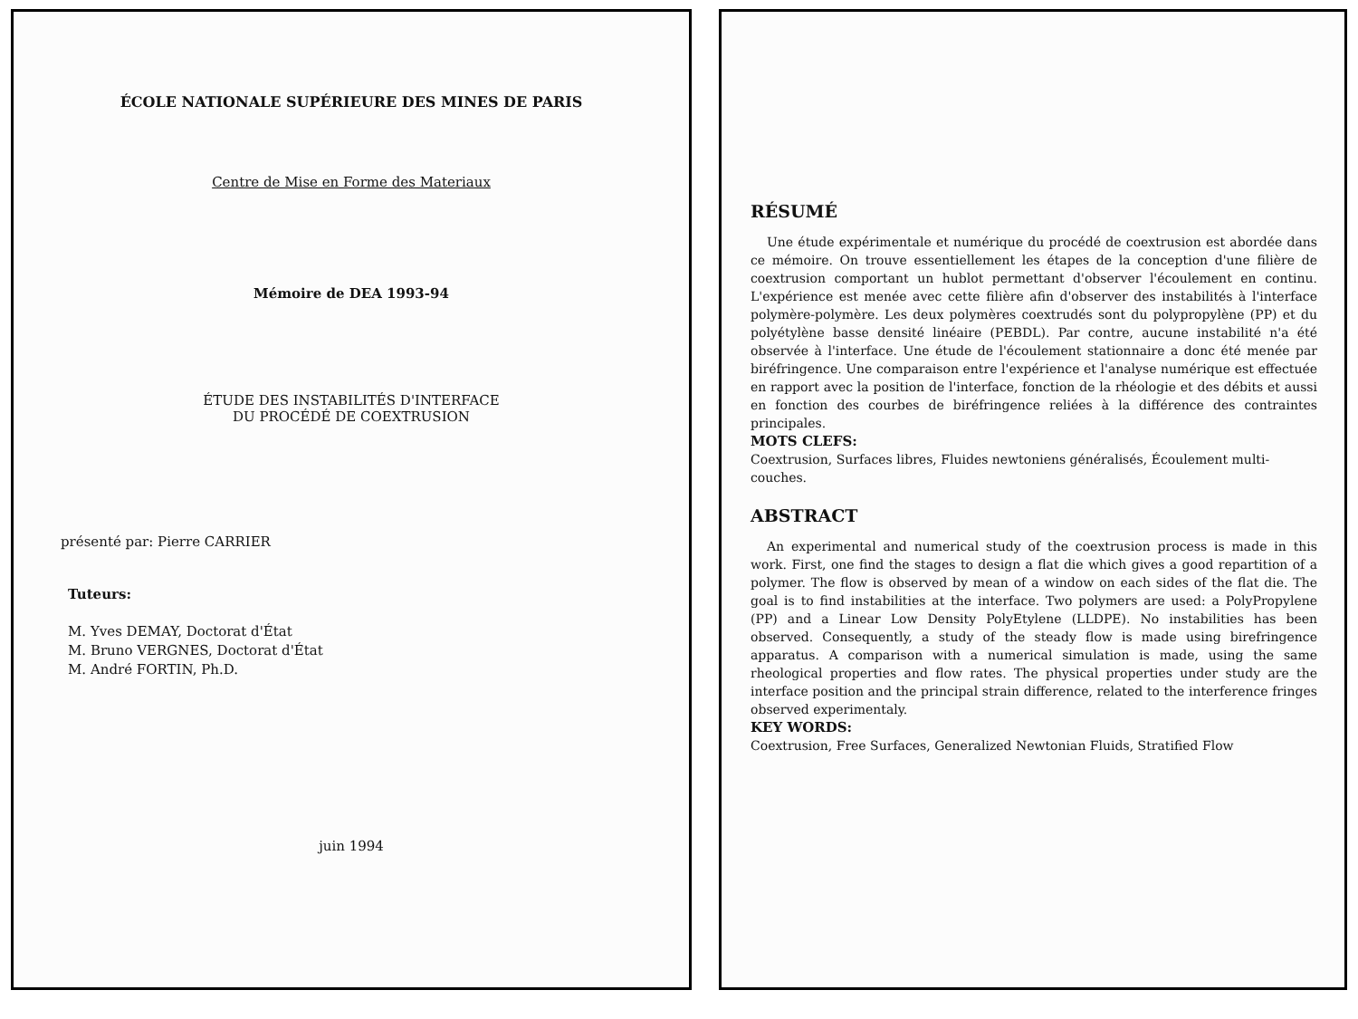ÉCOLE NATIONALE SUPÉRIEURE DES MINES DE PARIS
Centre de Mise en Forme des Materiaux
Mémoire de DEA 1993-94
ÉTUDE DES INSTABILITÉS D'INTERFACE
DU PROCÉDÉ DE COEXTRUSION
présenté par: Pierre CARRIER
Tuteurs:
M. Yves DEMAY, Doctorat d'État
M. Bruno VERGNES, Doctorat d'État
M. André FORTIN, Ph.D.
juin 1994
RÉSUMÉ
Une étude expérimentale et numérique du procédé de coextrusion est abordée dans ce mémoire. On trouve essentiellement les étapes de la conception d'une filière de coextrusion comportant un hublot permettant d'observer l'écoulement en continu. L'expérience est menée avec cette filière afin d'observer des instabilités à l'interface polymère-polymère. Les deux polymères coextrudés sont du polypropylène (PP) et du polyétylène basse densité linéaire (PEBDL). Par contre, aucune instabilité n'a été observée à l'interface. Une étude de l'écoulement stationnaire a donc été menée par biréfringence. Une comparaison entre l'expérience et l'analyse numérique est effectuée en rapport avec la position de l'interface, fonction de la rhéologie et des débits et aussi en fonction des courbes de biréfringence reliées à la différence des contraintes principales.
MOTS CLEFS:
Coextrusion, Surfaces libres, Fluides newtoniens généralisés, Écoulement multi-couches.
ABSTRACT
An experimental and numerical study of the coextrusion process is made in this work. First, one find the stages to design a flat die which gives a good repartition of a polymer. The flow is observed by mean of a window on each sides of the flat die. The goal is to find instabilities at the interface. Two polymers are used: a PolyPropylene (PP) and a Linear Low Density PolyEtylene (LLDPE). No instabilities has been observed. Consequently, a study of the steady flow is made using birefringence apparatus. A comparison with a numerical simulation is made, using the same rheological properties and flow rates. The physical properties under study are the interface position and the principal strain difference, related to the interference fringes observed experimentaly.
KEY WORDS:
Coextrusion, Free Surfaces, Generalized Newtonian Fluids, Stratified Flow